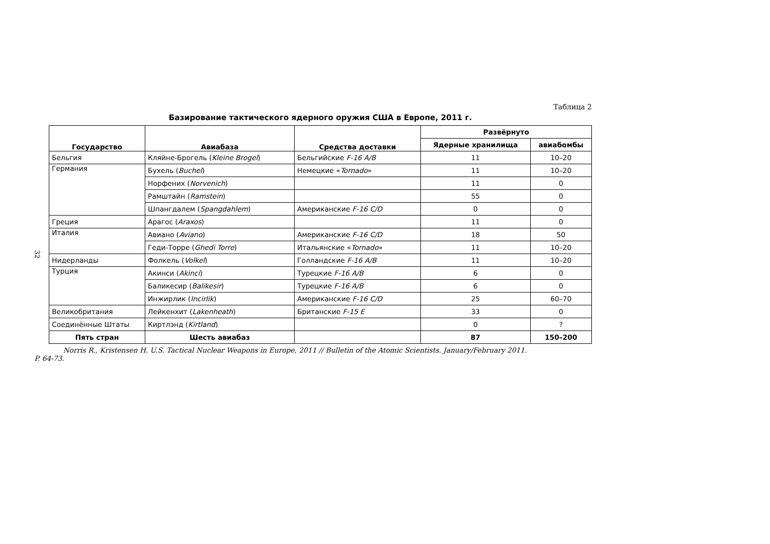32
Таблица 2
Базирование тактического ядерного оружия США в Европе, 2011 г.
| Государство | Авиабаза | Средства доставки | Развёрнуто | |
| --- | --- | --- | --- | --- |
| | | | Ядерные хранилища | авиабомбы |
| Бельгия | Кляйне-Брогель ( Kleine Brogel ) | Бельгийские F-16 A/B | 11 | 10–20 |
| Германия | Бухель ( Buchel ) | Немецкие « Tornado » | 11 | 10–20 |
| | Норфених ( Norvenich ) | | 11 | 0 |
| | Рамштайн ( Ramstein ) | | 55 | 0 |
| | Шпангдалем ( Spangdahlem ) | Американские F-16 C/D | 0 | 0 |
| Греция | Арагос ( Araxos ) | | 11 | 0 |
| Италия | Авиано ( Aviano ) | Американские F-16 C/D | 18 | 50 |
| | Геди-Торре ( Ghedi Torre ) | Итальянские « Tornado » | 11 | 10–20 |
| Нидерланды | Фолкель ( Volkel ) | Голландские F-16 A/B | 11 | 10–20 |
| Турция | Акинси ( Akinci ) | Турецкие F-16 A/B | 6 | 0 |
| | Баликесир ( Balikesir ) | Турецкие F-16 A/B | 6 | 0 |
| | Инжирлик ( Incirlik ) | Американские F-16 C/D | 25 | 60–70 |
| Великобритания | Лейкенхит ( Lakenheath ) | Британские F-15 E | 33 | 0 |
| Соединённые Штаты | Киртлэнд ( Kirtland ) | | 0 | ? |
| Пять стран | Шесть авиабаз | | 87 | 150–200 |
Norris R., Kristensen H. U.S. Tactical Nuclear Weapons in Europe, 2011 // Bulletin of the Atomic Scientists. January/February 2011.
P. 64-73.